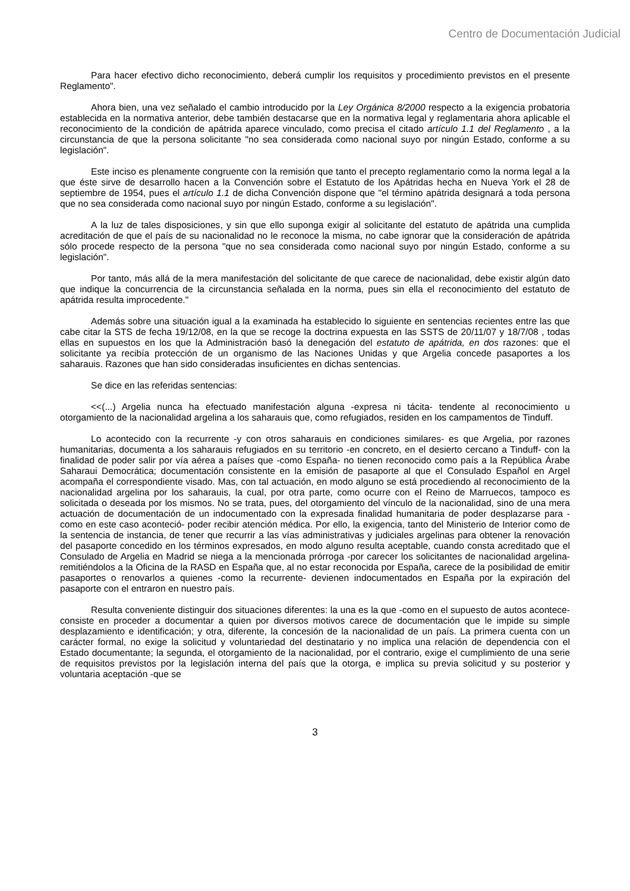Centro de Documentación Judicial
Para hacer efectivo dicho reconocimiento, deberá cumplir los requisitos y procedimiento previstos en el presente Reglamento".
Ahora bien, una vez señalado el cambio introducido por la Ley Orgánica 8/2000 respecto a la exigencia probatoria establecida en la normativa anterior, debe también destacarse que en la normativa legal y reglamentaria ahora aplicable el reconocimiento de la condición de apátrida aparece vinculado, como precisa el citado artículo 1.1 del Reglamento , a la circunstancia de que la persona solicitante "no sea considerada como nacional suyo por ningún Estado, conforme a su legislación".
Este inciso es plenamente congruente con la remisión que tanto el precepto reglamentario como la norma legal a la que éste sirve de desarrollo hacen a la Convención sobre el Estatuto de los Apátridas hecha en Nueva York el 28 de septiembre de 1954, pues el artículo 1.1 de dicha Convención dispone que "el término apátrida designará a toda persona que no sea considerada como nacional suyo por ningún Estado, conforme a su legislación".
A la luz de tales disposiciones, y sin que ello suponga exigir al solicitante del estatuto de apátrida una cumplida acreditación de que el país de su nacionalidad no le reconoce la misma, no cabe ignorar que la consideración de apátrida sólo procede respecto de la persona "que no sea considerada como nacional suyo por ningún Estado, conforme a su legislación".
Por tanto, más allá de la mera manifestación del solicitante de que carece de nacionalidad, debe existir algún dato que indique la concurrencia de la circunstancia señalada en la norma, pues sin ella el reconocimiento del estatuto de apátrida resulta improcedente."
Además sobre una situación igual a la examinada ha establecido lo siguiente en sentencias recientes entre las que cabe citar la STS de fecha 19/12/08, en la que se recoge la doctrina expuesta en las SSTS de 20/11/07 y 18/7/08 , todas ellas en supuestos en los que la Administración basó la denegación del estatuto de apátrida, en dos razones: que el solicitante ya recibía protección de un organismo de las Naciones Unidas y que Argelia concede pasaportes a los saharauis. Razones que han sido consideradas insuficientes en dichas sentencias.
Se dice en las referidas sentencias:
<<(...) Argelia nunca ha efectuado manifestación alguna -expresa ni tácita- tendente al reconocimiento u otorgamiento de la nacionalidad argelina a los saharauis que, como refugiados, residen en los campamentos de Tinduff.
Lo acontecido con la recurrente -y con otros saharauis en condiciones similares- es que Argelia, por razones humanitarias, documenta a los saharauis refugiados en su territorio -en concreto, en el desierto cercano a Tinduff- con la finalidad de poder salir por vía aérea a países que -como España- no tienen reconocido como país a la República Árabe Saharaui Democrática; documentación consistente en la emisión de pasaporte al que el Consulado Español en Argel acompaña el correspondiente visado. Mas, con tal actuación, en modo alguno se está procediendo al reconocimiento de la nacionalidad argelina por los saharauis, la cual, por otra parte, como ocurre con el Reino de Marruecos, tampoco es solicitada o deseada por los mismos. No se trata, pues, del otorgamiento del vínculo de la nacionalidad, sino de una mera actuación de documentación de un indocumentado con la expresada finalidad humanitaria de poder desplazarse para -como en este caso aconteció- poder recibir atención médica. Por ello, la exigencia, tanto del Ministerio de Interior como de la sentencia de instancia, de tener que recurrir a las vías administrativas y judiciales argelinas para obtener la renovación del pasaporte concedido en los términos expresados, en modo alguno resulta aceptable, cuando consta acreditado que el Consulado de Argelia en Madrid se niega a la mencionada prórroga -por carecer los solicitantes de nacionalidad argelina- remitiéndolos a la Oficina de la RASD en España que, al no estar reconocida por España, carece de la posibilidad de emitir pasaportes o renovarlos a quienes -como la recurrente- devienen indocumentados en España por la expiración del pasaporte con el entraron en nuestro país.
Resulta conveniente distinguir dos situaciones diferentes: la una es la que -como en el supuesto de autos acontece- consiste en proceder a documentar a quien por diversos motivos carece de documentación que le impide su simple desplazamiento e identificación; y otra, diferente, la concesión de la nacionalidad de un país. La primera cuenta con un carácter formal, no exige la solicitud y voluntariedad del destinatario y no implica una relación de dependencia con el Estado documentante; la segunda, el otorgamiento de la nacionalidad, por el contrario, exige el cumplimiento de una serie de requisitos previstos por la legislación interna del país que la otorga, e implica su previa solicitud y su posterior y voluntaria aceptación -que se
3